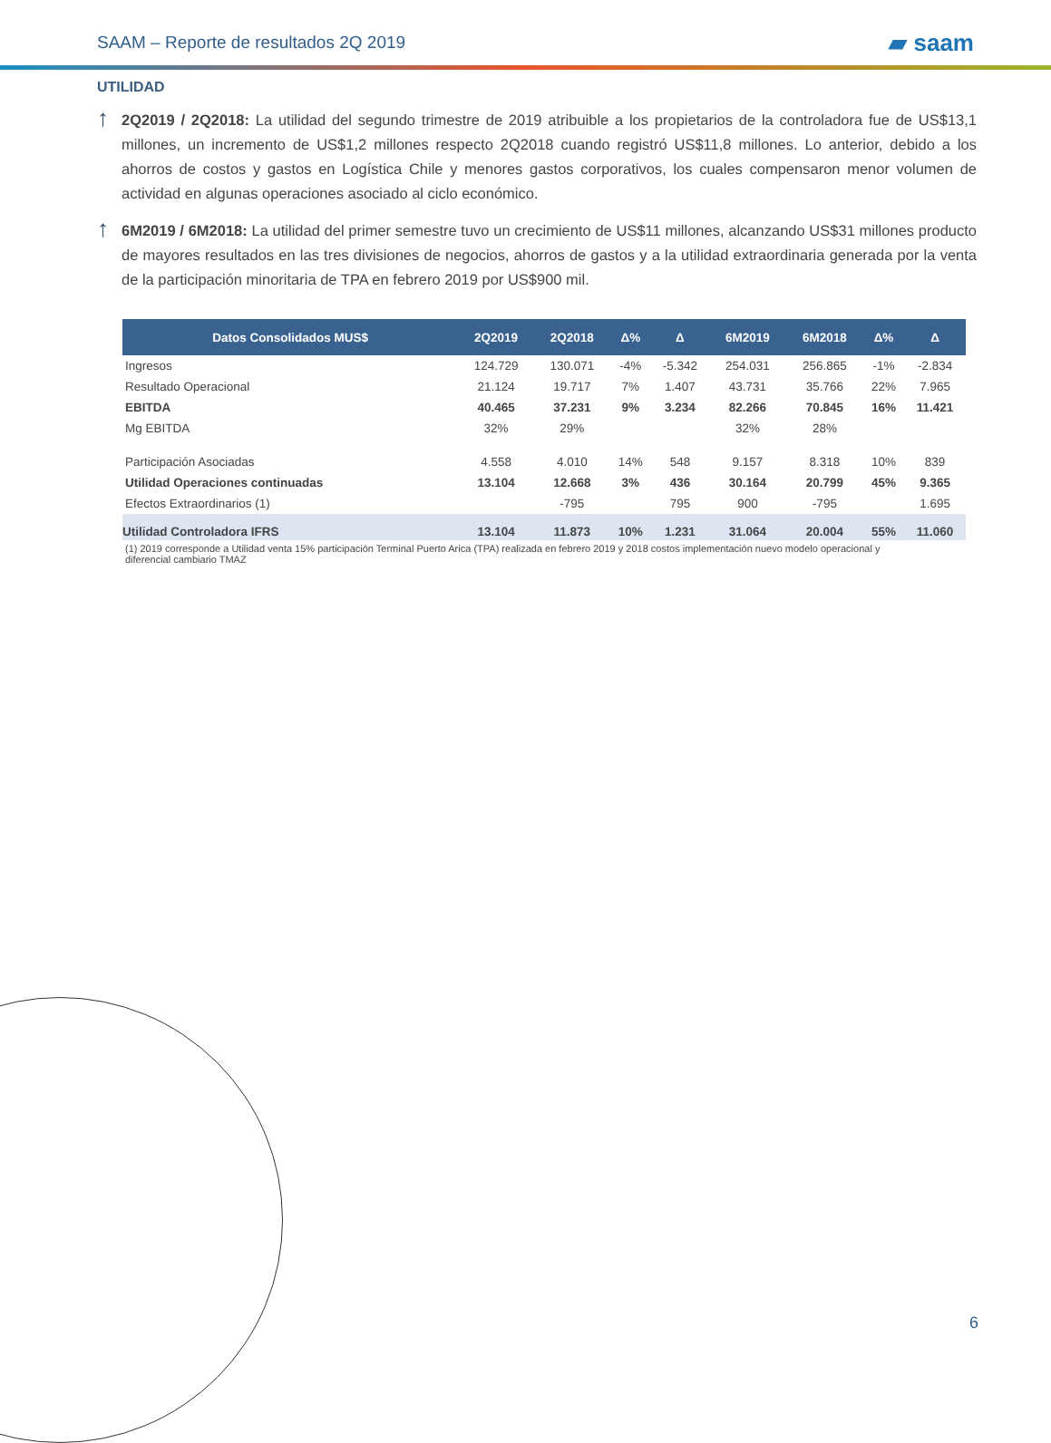SAAM – Reporte de resultados 2Q 2019 ▰ saam
UTILIDAD
↑
2Q2019 / 2Q2018: La utilidad del segundo trimestre de 2019 atribuible a los propietarios de la controladora fue de US$13,1 millones, un incremento de US$1,2 millones respecto 2Q2018 cuando registró US$11,8 millones. Lo anterior, debido a los ahorros de costos y gastos en Logística Chile y menores gastos corporativos, los cuales compensaron menor volumen de actividad en algunas operaciones asociado al ciclo económico.
↑
6M2019 / 6M2018: La utilidad del primer semestre tuvo un crecimiento de US$11 millones, alcanzando US$31 millones producto de mayores resultados en las tres divisiones de negocios, ahorros de gastos y a la utilidad extraordinaria generada por la venta de la participación minoritaria de TPA en febrero 2019 por US$900 mil.
| Datos Consolidados MUS$ | 2Q2019 | 2Q2018 | Δ% | Δ | 6M2019 | 6M2018 | Δ% | Δ |
| --- | --- | --- | --- | --- | --- | --- | --- | --- |
| Ingresos | 124.729 | 130.071 | -4% | -5.342 | 254.031 | 256.865 | -1% | -2.834 |
| Resultado Operacional | 21.124 | 19.717 | 7% | 1.407 | 43.731 | 35.766 | 22% | 7.965 |
| EBITDA | 40.465 | 37.231 | 9% | 3.234 | 82.266 | 70.845 | 16% | 11.421 |
| Mg EBITDA | 32% | 29% | | | 32% | 28% | | |
| Participación Asociadas | 4.558 | 4.010 | 14% | 548 | 9.157 | 8.318 | 10% | 839 |
| Utilidad Operaciones continuadas | 13.104 | 12.668 | 3% | 436 | 30.164 | 20.799 | 45% | 9.365 |
| Efectos Extraordinarios (1) | | -795 | | 795 | 900 | -795 | | 1.695 |
| Utilidad Controladora IFRS | 13.104 | 11.873 | 10% | 1.231 | 31.064 | 20.004 | 55% | 11.060 |
(1) 2019 corresponde a Utilidad venta 15% participación Terminal Puerto Arica (TPA) realizada en febrero 2019 y 2018 costos implementación nuevo modelo operacional y diferencial cambiario TMAZ
6